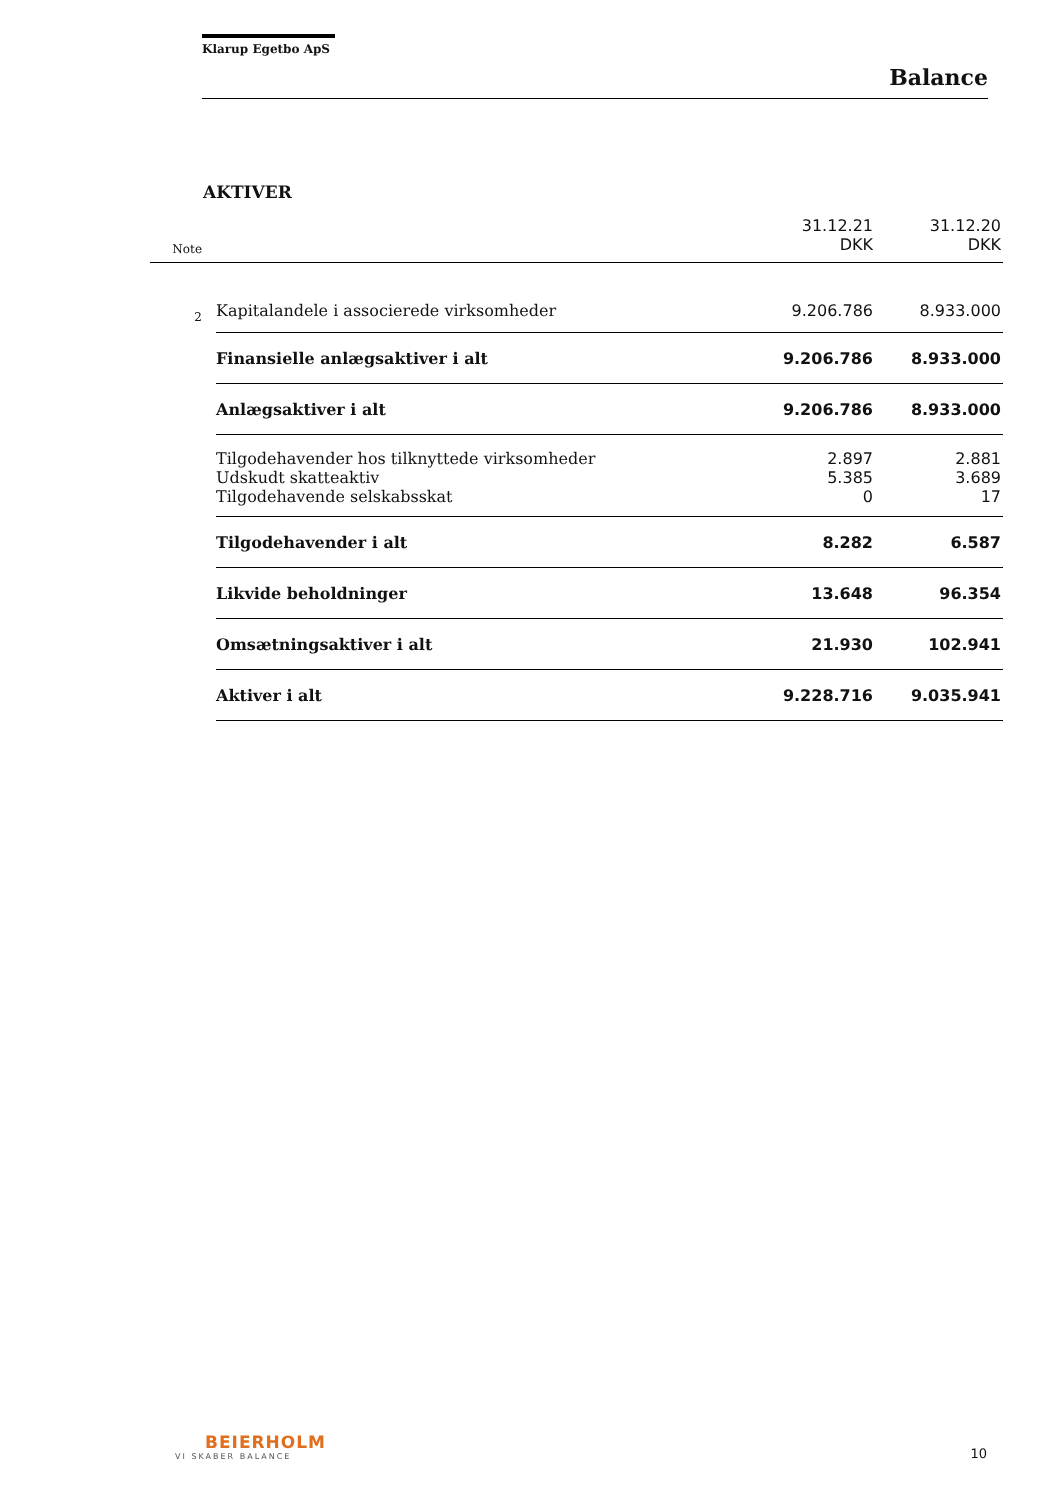Klarup Egetbo ApS
Balance
AKTIVER
| | | 31.12.21 | 31.12.20 |
| Note | | DKK | DKK |
| 2 | Kapitalandele i associerede virksomheder | 9.206.786 | 8.933.000 |
| | Finansielle anlægsaktiver i alt | 9.206.786 | 8.933.000 |
| | Anlægsaktiver i alt | 9.206.786 | 8.933.000 |
| | Tilgodehavender hos tilknyttede virksomheder | 2.897 | 2.881 |
| | Udskudt skatteaktiv | 5.385 | 3.689 |
| | Tilgodehavende selskabsskat | 0 | 17 |
| | Tilgodehavender i alt | 8.282 | 6.587 |
| | Likvide beholdninger | 13.648 | 96.354 |
| | Omsætningsaktiver i alt | 21.930 | 102.941 |
| | Aktiver i alt | 9.228.716 | 9.035.941 |
BEIERHOLM
VI SKABER BALANCE
10